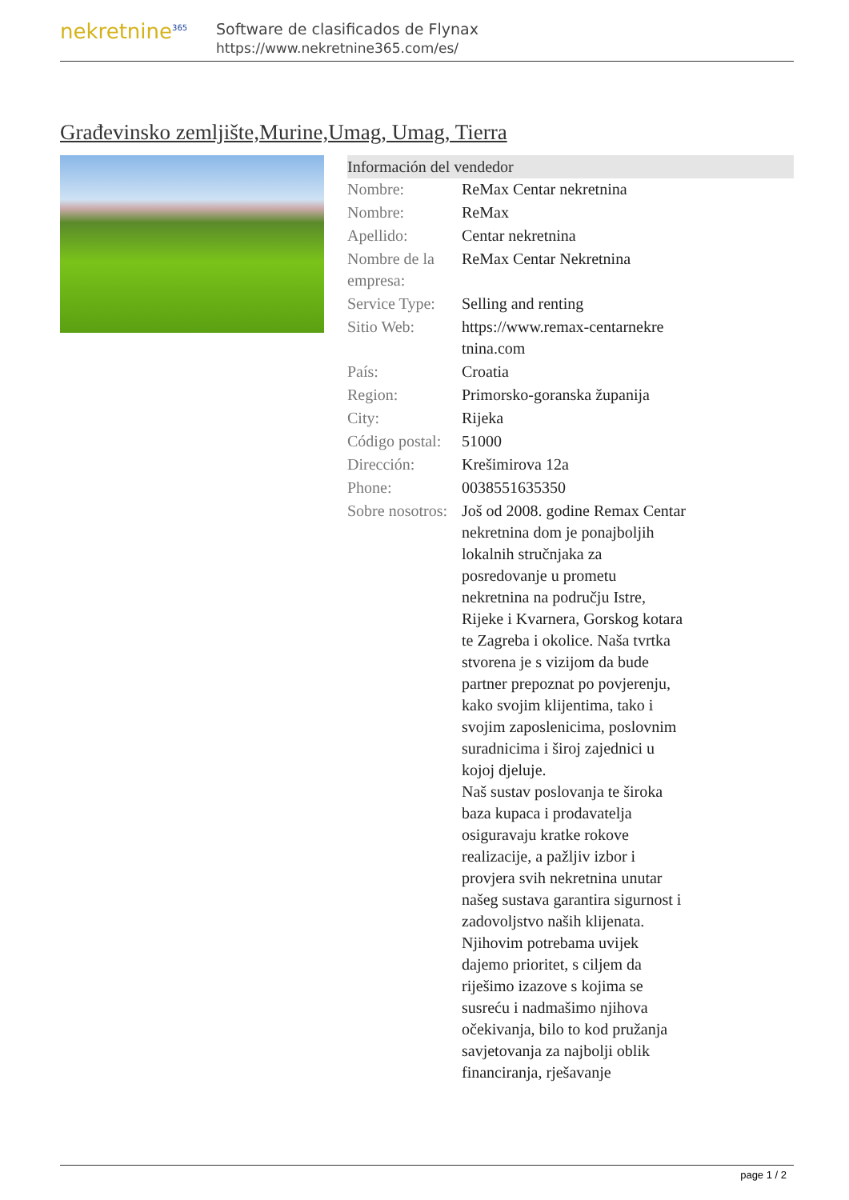nekretnine<sup>365</sup>
Software de clasificados de Flynax
https://www.nekretnine365.com/es/
Građevinsko zemljište,Murine,Umag, Umag, Tierra
Información del vendedor
| Nombre: | ReMax Centar nekretnina |
| Nombre: | ReMax |
| Apellido: | Centar nekretnina |
| Nombre de la empresa: | ReMax Centar Nekretnina |
| Service Type: | Selling and renting |
| Sitio Web: | https://www.remax-centarnekre tnina.com |
| País: | Croatia |
| Region: | Primorsko-goranska županija |
| City: | Rijeka |
| Código postal: | 51000 |
| Dirección: | Krešimirova 12a |
| Phone: | 0038551635350 |
| Sobre nosotros: | Još od 2008. godine Remax Centar nekretnina dom je ponajboljih lokalnih stručnjaka za posredovanje u prometu nekretnina na području Istre, Rijeke i Kvarnera, Gorskog kotara te Zagreba i okolice. Naša tvrtka stvorena je s vizijom da bude partner prepoznat po povjerenju, kako svojim klijentima, tako i svojim zaposlenicima, poslovnim suradnicima i široj zajednici u kojoj djeluje. Naš sustav poslovanja te široka baza kupaca i prodavatelja osiguravaju kratke rokove realizacije, a pažljiv izbor i provjera svih nekretnina unutar našeg sustava garantira sigurnost i zadovoljstvo naših klijenata. Njihovim potrebama uvijek dajemo prioritet, s ciljem da riješimo izazove s kojima se susreću i nadmašimo njihova očekivanja, bilo to kod pružanja savjetovanja za najbolji oblik financiranja, rješavanje |
page 1 / 2